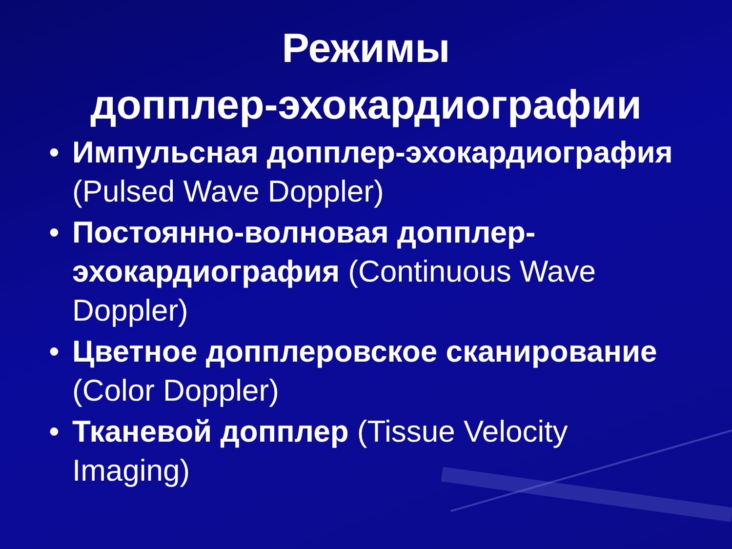Режимы
допплер-эхокардиографии
• Импульсная допплер-эхокардиография (Pulsed Wave Doppler)
• Постоянно-волновая допплер-эхокардиография (Continuous Wave Doppler)
• Цветное допплеровское сканирование (Color Doppler)
• Тканевой допплер (Tissue Velocity Imaging)